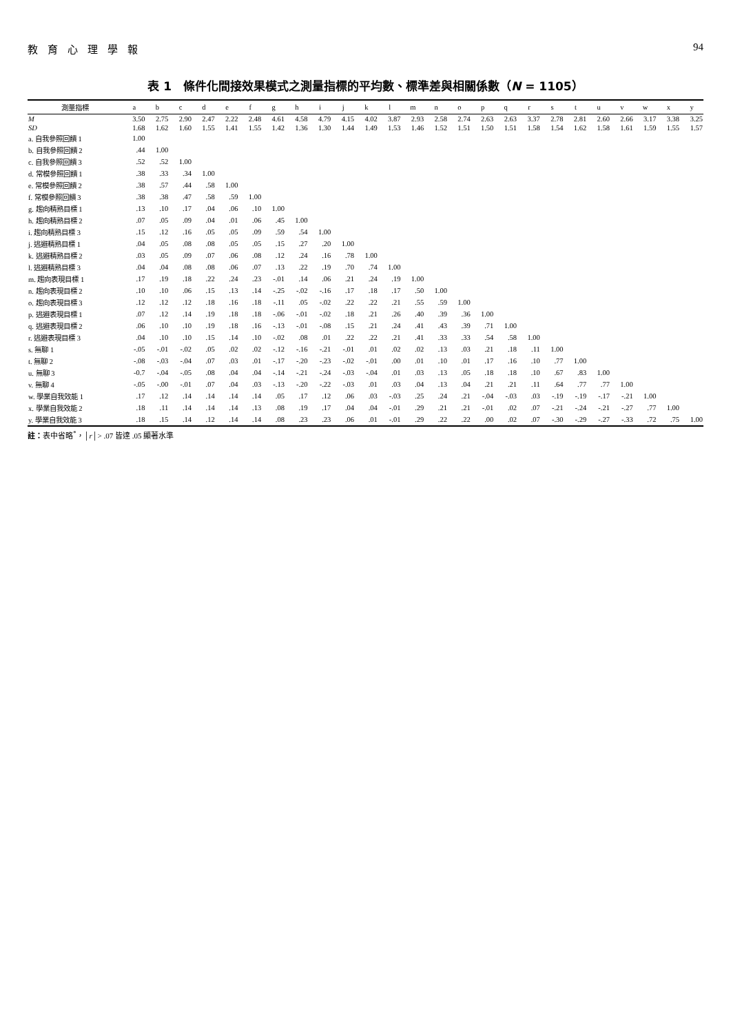教育心理學報 94
表 1　條件化間接效果模式之測量指標的平均數、標準差與相關係數（N = 1105）
| 測量指標 | a | b | c | d | e | f | g | h | i | j | k | l | m | n | o | p | q | r | s | t | u | v | w | x | y |
| --- | --- | --- | --- | --- | --- | --- | --- | --- | --- | --- | --- | --- | --- | --- | --- | --- | --- | --- | --- | --- | --- | --- | --- | --- | --- |
| M | 3.50 | 2.75 | 2.90 | 2.47 | 2.22 | 2.48 | 4.61 | 4.58 | 4.79 | 4.15 | 4.02 | 3.87 | 2.93 | 2.58 | 2.74 | 2.63 | 2.63 | 3.37 | 2.78 | 2.81 | 2.60 | 2.66 | 3.17 | 3.38 | 3.25 |
| SD | 1.68 | 1.62 | 1.60 | 1.55 | 1.41 | 1.55 | 1.42 | 1.36 | 1.30 | 1.44 | 1.49 | 1.53 | 1.46 | 1.52 | 1.51 | 1.50 | 1.51 | 1.58 | 1.54 | 1.62 | 1.58 | 1.61 | 1.59 | 1.55 | 1.57 |
| a. 自我參照回饋 1 | 1.00 | | | | | | | | | | | | | | | | | | | | | | | | |
| b. 自我參照回饋 2 | .44 | 1.00 | | | | | | | | | | | | | | | | | | | | | | | |
| c. 自我參照回饋 3 | .52 | .52 | 1.00 | | | | | | | | | | | | | | | | | | | | | | |
| d. 常模參照回饋 1 | .38 | .33 | .34 | 1.00 | | | | | | | | | | | | | | | | | | | | | |
| e. 常模參照回饋 2 | .38 | .57 | .44 | .58 | 1.00 | | | | | | | | | | | | | | | | | | | | |
| f. 常模參照回饋 3 | .38 | .38 | .47 | .58 | .59 | 1.00 | | | | | | | | | | | | | | | | | | | |
| g. 趨向精熟目標 1 | .13 | .10 | .17 | .04 | .06 | .10 | 1.00 | | | | | | | | | | | | | | | | | | |
| h. 趨向精熟目標 2 | .07 | .05 | .09 | .04 | .01 | .06 | .45 | 1.00 | | | | | | | | | | | | | | | | | |
| i. 趨向精熟目標 3 | .15 | .12 | .16 | .05 | .05 | .09 | .59 | .54 | 1.00 | | | | | | | | | | | | | | | | |
| j. 逃避精熟目標 1 | .04 | .05 | .08 | .08 | .05 | .05 | .15 | .27 | .20 | 1.00 | | | | | | | | | | | | | | | |
| k. 逃避精熟目標 2 | .03 | .05 | .09 | .07 | .06 | .08 | .12 | .24 | .16 | .78 | 1.00 | | | | | | | | | | | | | | |
| l. 逃避精熟目標 3 | .04 | .04 | .08 | .08 | .06 | .07 | .13 | .22 | .19 | .70 | .74 | 1.00 | | | | | | | | | | | | | |
| m. 趨向表現目標 1 | .17 | .19 | .18 | .22 | .24 | .23 | -.01 | .14 | .06 | .21 | .24 | .19 | 1.00 | | | | | | | | | | | | |
| n. 趨向表現目標 2 | .10 | .10 | .06 | .15 | .13 | .14 | -.25 | -.02 | -.16 | .17 | .18 | .17 | .50 | 1.00 | | | | | | | | | | | |
| o. 趨向表現目標 3 | .12 | .12 | .12 | .18 | .16 | .18 | -.11 | .05 | -.02 | .22 | .22 | .21 | .55 | .59 | 1.00 | | | | | | | | | | |
| p. 逃避表現目標 1 | .07 | .12 | .14 | .19 | .18 | .18 | -.06 | -.01 | -.02 | .18 | .21 | .26 | .40 | .39 | .36 | 1.00 | | | | | | | | | |
| q. 逃避表現目標 2 | .06 | .10 | .10 | .19 | .18 | .16 | -.13 | -.01 | -.08 | .15 | .21 | .24 | .41 | .43 | .39 | .71 | 1.00 | | | | | | | | |
| r. 逃避表現目標 3 | .04 | .10 | .10 | .15 | .14 | .10 | -.02 | .08 | .01 | .22 | .22 | .21 | .41 | .33 | .33 | .54 | .58 | 1.00 | | | | | | | |
| s. 無聊 1 | -.05 | -.01 | -.02 | .05 | .02 | .02 | -.12 | -.16 | -.21 | -.01 | .01 | .02 | .02 | .13 | .03 | .21 | .18 | .11 | 1.00 | | | | | | |
| t. 無聊 2 | -.08 | -.03 | -.04 | .07 | .03 | .01 | -.17 | -.20 | -.23 | -.02 | -.01 | .00 | .01 | .10 | .01 | .17 | .16 | .10 | .77 | 1.00 | | | | | |
| u. 無聊 3 | -0.7 | -.04 | -.05 | .08 | .04 | .04 | -.14 | -.21 | -.24 | -.03 | -.04 | .01 | .03 | .13 | .05 | .18 | .18 | .10 | .67 | .83 | 1.00 | | | | |
| v. 無聊 4 | -.05 | -.00 | -.01 | .07 | .04 | .03 | -.13 | -.20 | -.22 | -.03 | .01 | .03 | .04 | .13 | .04 | .21 | .21 | .11 | .64 | .77 | .77 | 1.00 | | | |
| w. 學業自我效能 1 | .17 | .12 | .14 | .14 | .14 | .14 | .05 | .17 | .12 | .06 | .03 | -.03 | .25 | .24 | .21 | -.04 | -.03 | .03 | -.19 | -.19 | -.17 | -.21 | 1.00 | | |
| x. 學業自我效能 2 | .18 | .11 | .14 | .14 | .14 | .13 | .08 | .19 | .17 | .04 | .04 | -.01 | .29 | .21 | .21 | -.01 | .02 | .07 | -.21 | -.24 | -.21 | -.27 | .77 | 1.00 | |
| y. 學業自我效能 3 | .18 | .15 | .14 | .12 | .14 | .14 | .08 | .23 | .23 | .06 | .01 | -.01 | .29 | .22 | .22 | .00 | .02 | .07 | -.30 | -.29 | -.27 | -.33 | .72 | .75 | 1.00 |
註：表中省略<sup>*</sup>，│r│> .07 皆達 .05 顯著水準